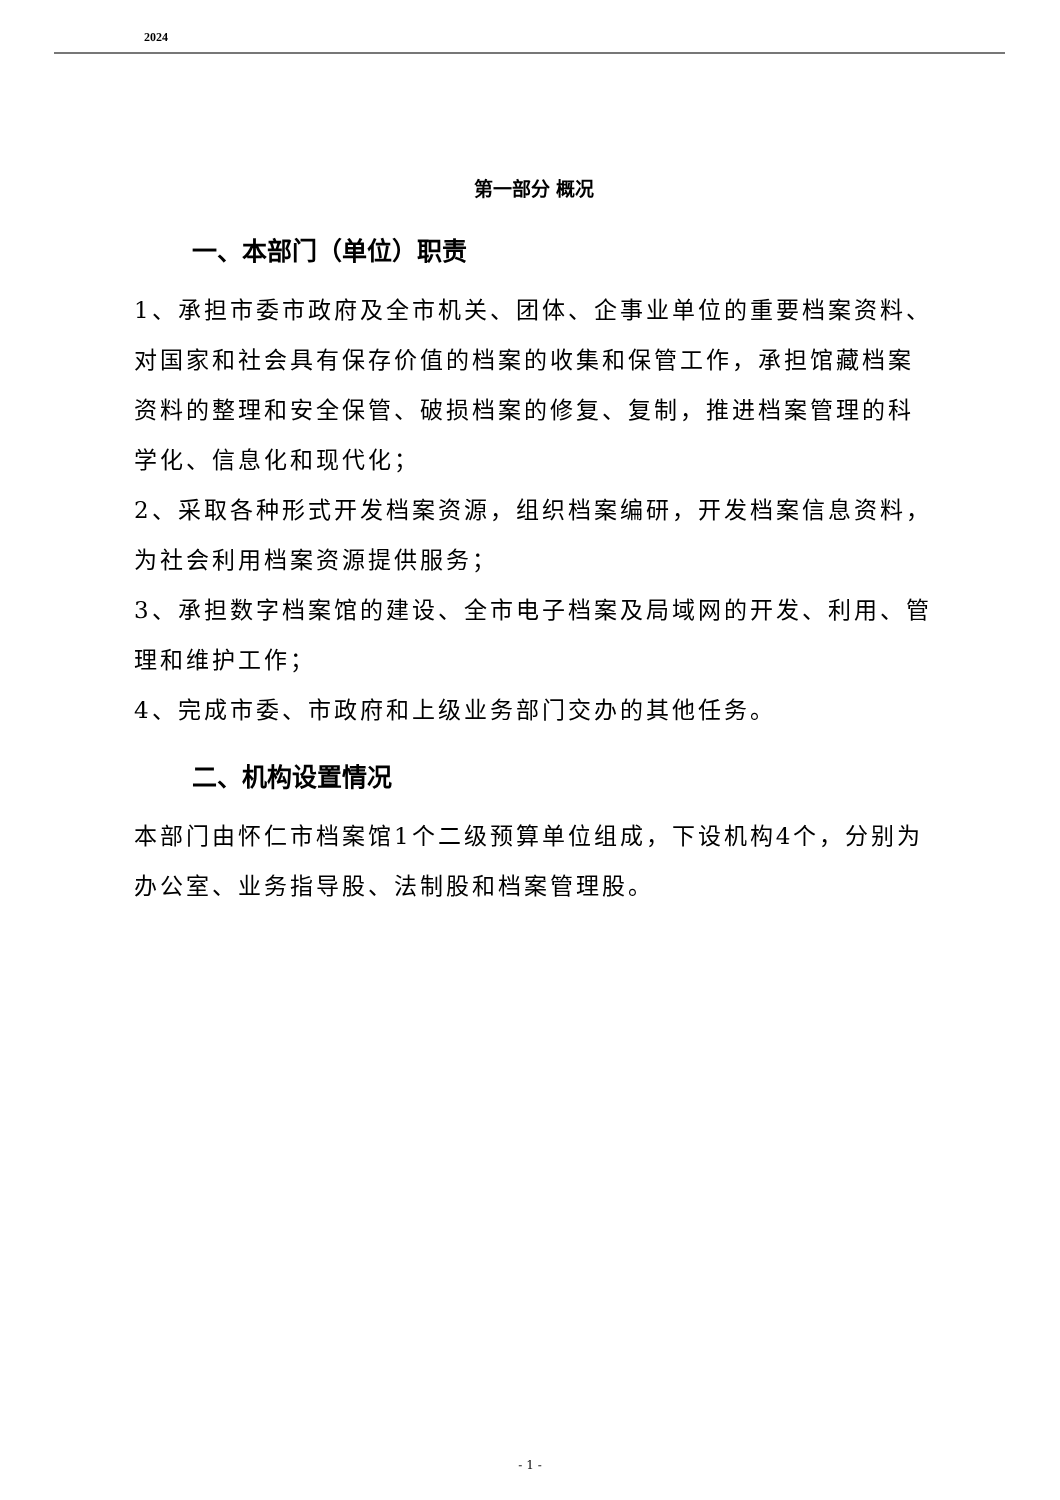2024
第一部分 概况
一、本部门（单位）职责
1、承担市委市政府及全市机关、团体、企事业单位的重要档案资料、对国家和社会具有保存价值的档案的收集和保管工作，承担馆藏档案资料的整理和安全保管、破损档案的修复、复制，推进档案管理的科学化、信息化和现代化；
2、采取各种形式开发档案资源，组织档案编研，开发档案信息资料，为社会利用档案资源提供服务；
3、承担数字档案馆的建设、全市电子档案及局域网的开发、利用、管理和维护工作；
4、完成市委、市政府和上级业务部门交办的其他任务。
二、机构设置情况
本部门由怀仁市档案馆1个二级预算单位组成，下设机构4个，分别为办公室、业务指导股、法制股和档案管理股。
- 1 -